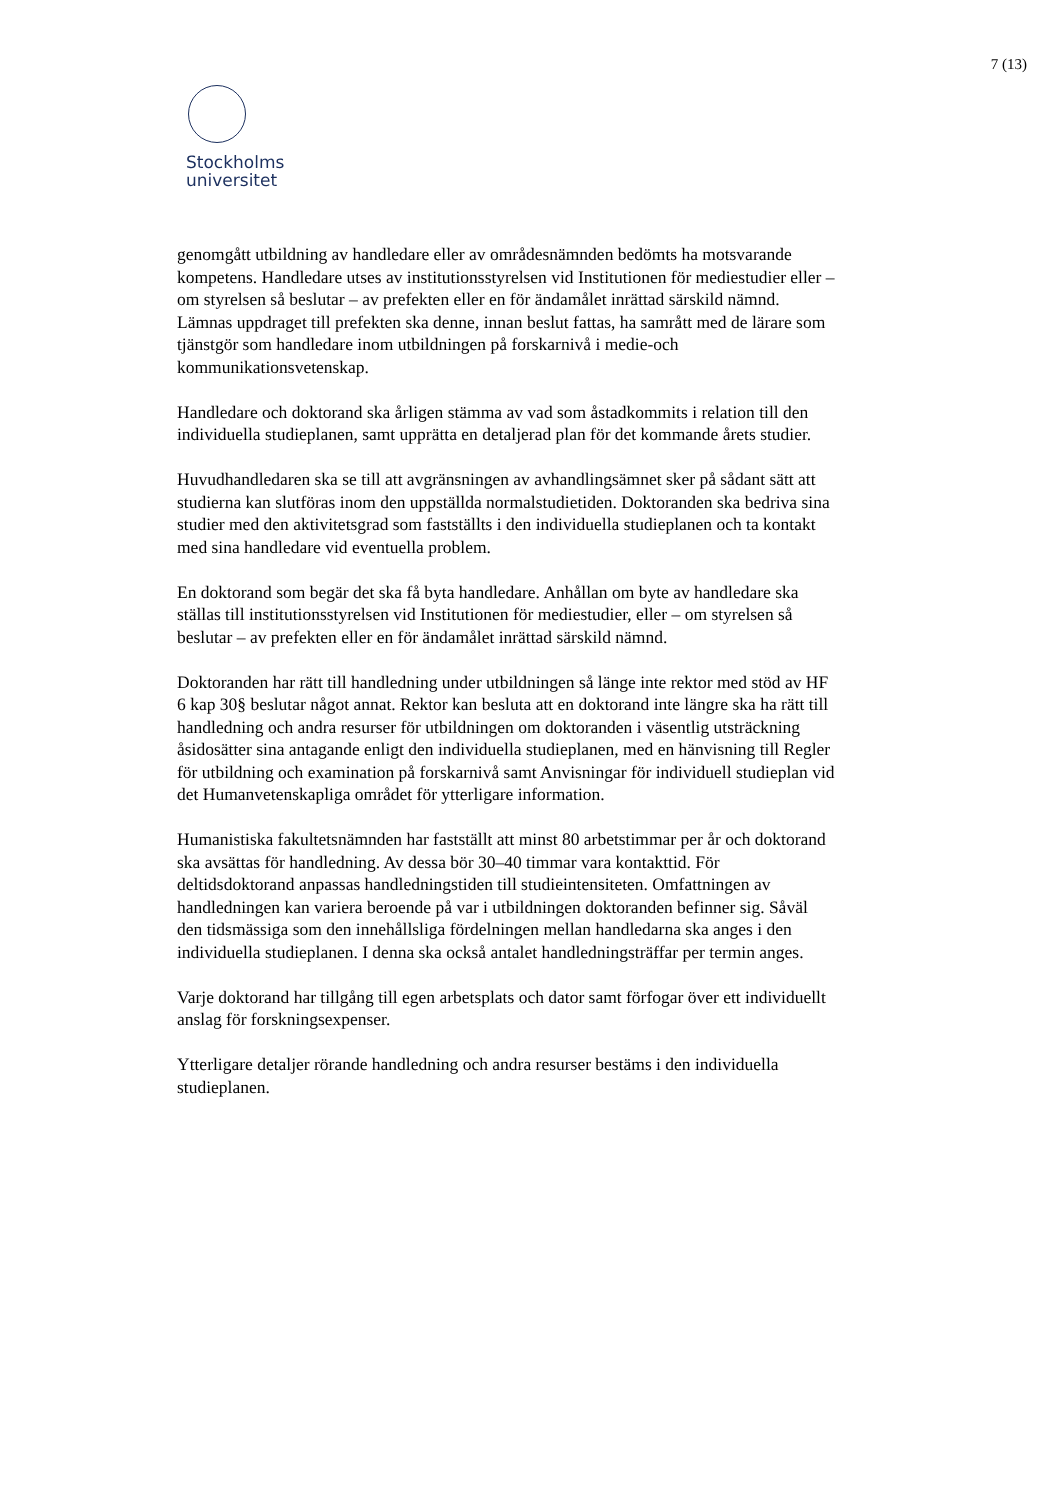7 (13)
Stockholms
universitet
genomgått utbildning av handledare eller av områdesnämnden bedömts ha motsvarande kompetens. Handledare utses av institutionsstyrelsen vid Institutionen för mediestudier eller – om styrelsen så beslutar – av prefekten eller en för ändamålet inrättad särskild nämnd. Lämnas uppdraget till prefekten ska denne, innan beslut fattas, ha samrått med de lärare som tjänstgör som handledare inom utbildningen på forskarnivå i medie-och kommunikationsvetenskap.
Handledare och doktorand ska årligen stämma av vad som åstadkommits i relation till den individuella studieplanen, samt upprätta en detaljerad plan för det kommande årets studier.
Huvudhandledaren ska se till att avgränsningen av avhandlingsämnet sker på sådant sätt att studierna kan slutföras inom den uppställda normalstudietiden. Doktoranden ska bedriva sina studier med den aktivitetsgrad som fastställts i den individuella studieplanen och ta kontakt med sina handledare vid eventuella problem.
En doktorand som begär det ska få byta handledare. Anhållan om byte av handledare ska ställas till institutionsstyrelsen vid Institutionen för mediestudier, eller – om styrelsen så beslutar – av prefekten eller en för ändamålet inrättad särskild nämnd.
Doktoranden har rätt till handledning under utbildningen så länge inte rektor med stöd av HF 6 kap 30§ beslutar något annat. Rektor kan besluta att en doktorand inte längre ska ha rätt till handledning och andra resurser för utbildningen om doktoranden i väsentlig utsträckning åsidosätter sina antagande enligt den individuella studieplanen, med en hänvisning till Regler för utbildning och examination på forskarnivå samt Anvisningar för individuell studieplan vid det Humanvetenskapliga området för ytterligare information.
Humanistiska fakultetsnämnden har fastställt att minst 80 arbetstimmar per år och doktorand ska avsättas för handledning. Av dessa bör 30–40 timmar vara kontakttid. För deltidsdoktorand anpassas handledningstiden till studieintensiteten. Omfattningen av handledningen kan variera beroende på var i utbildningen doktoranden befinner sig. Såväl den tidsmässiga som den innehållsliga fördelningen mellan handledarna ska anges i den individuella studieplanen. I denna ska också antalet handledningsträffar per termin anges.
Varje doktorand har tillgång till egen arbetsplats och dator samt förfogar över ett individuellt anslag för forskningsexpenser.
Ytterligare detaljer rörande handledning och andra resurser bestäms i den individuella studieplanen.